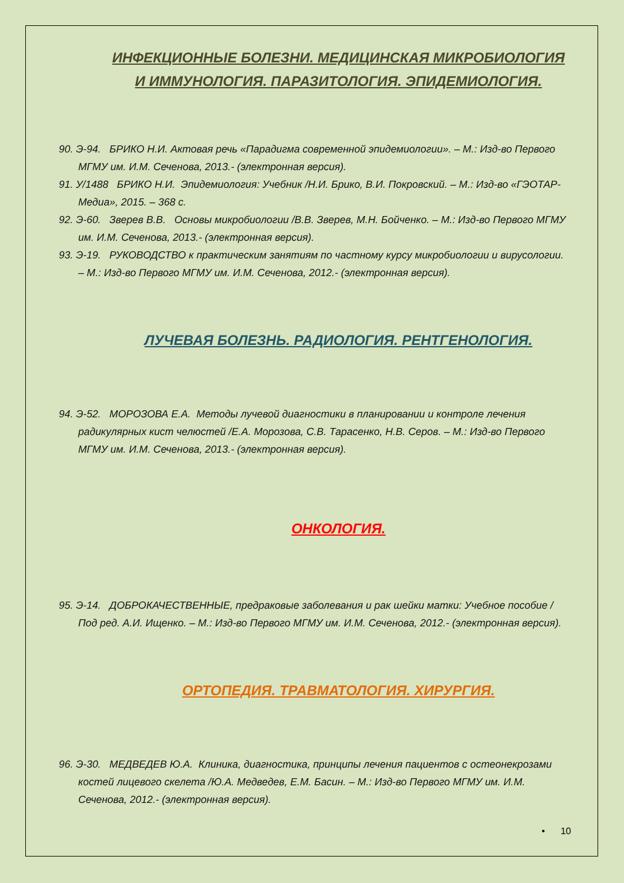ИНФЕКЦИОННЫЕ БОЛЕЗНИ. МЕДИЦИНСКАЯ МИКРОБИОЛОГИЯ И ИММУНОЛОГИЯ. ПАРАЗИТОЛОГИЯ. ЭПИДЕМИОЛОГИЯ.
90. Э-94. БРИКО Н.И. Актовая речь «Парадигма современной эпидемиологии». – М.: Изд-во Первого МГМУ им. И.М. Сеченова, 2013.- (электронная версия).
91. У/1488 БРИКО Н.И. Эпидемиология: Учебник /Н.И. Брико, В.И. Покровский. – М.: Изд-во «ГЭОТАР-Медиа», 2015. – 368 с.
92. Э-60. Зверев В.В. Основы микробиологии /В.В. Зверев, М.Н. Бойченко. – М.: Изд-во Первого МГМУ им. И.М. Сеченова, 2013.- (электронная версия).
93. Э-19. РУКОВОДСТВО к практическим занятиям по частному курсу микробиологии и вирусологии. – М.: Изд-во Первого МГМУ им. И.М. Сеченова, 2012.- (электронная версия).
ЛУЧЕВАЯ БОЛЕЗНЬ. РАДИОЛОГИЯ. РЕНТГЕНОЛОГИЯ.
94. Э-52. МОРОЗОВА Е.А. Методы лучевой диагностики в планировании и контроле лечения радикулярных кист челюстей /Е.А. Морозова, С.В. Тарасенко, Н.В. Серов. – М.: Изд-во Первого МГМУ им. И.М. Сеченова, 2013.- (электронная версия).
ОНКОЛОГИЯ.
95. Э-14. ДОБРОКАЧЕСТВЕННЫЕ, предраковые заболевания и рак шейки матки: Учебное пособие /Под ред. А.И. Ищенко. – М.: Изд-во Первого МГМУ им. И.М. Сеченова, 2012.- (электронная версия).
ОРТОПЕДИЯ. ТРАВМАТОЛОГИЯ. ХИРУРГИЯ.
96. Э-30. МЕДВЕДЕВ Ю.А. Клиника, диагностика, принципы лечения пациентов с остеонекрозами костей лицевого скелета /Ю.А. Медведев, Е.М. Басин. – М.: Изд-во Первого МГМУ им. И.М. Сеченова, 2012.- (электронная версия).
• 10